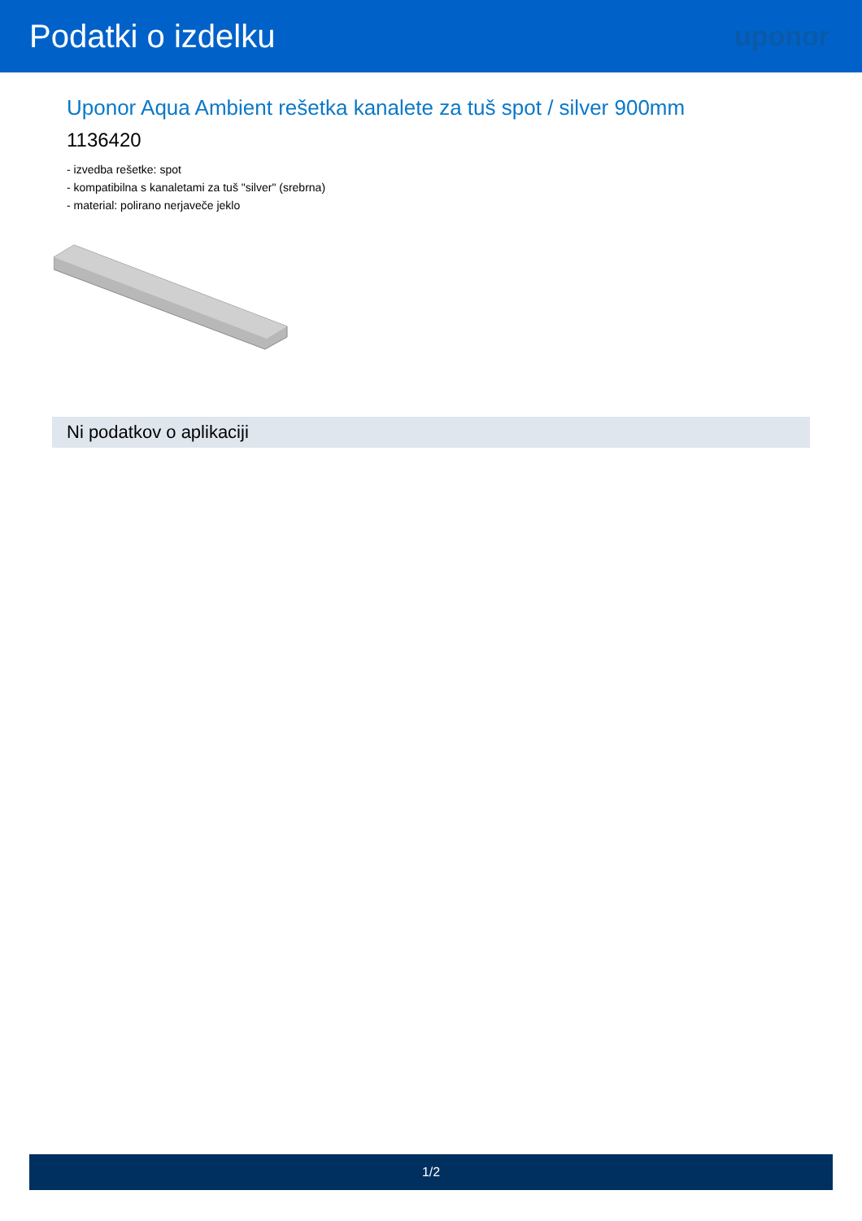Podatki o izdelku
uponor
Uponor Aqua Ambient rešetka kanalete za tuš spot / silver 900mm
1136420
- izvedba rešetke: spot
- kompatibilna s kanaletami za tuš "silver" (srebrna)
- material: polirano nerjaveče jeklo
Ni podatkov o aplikaciji
1/2